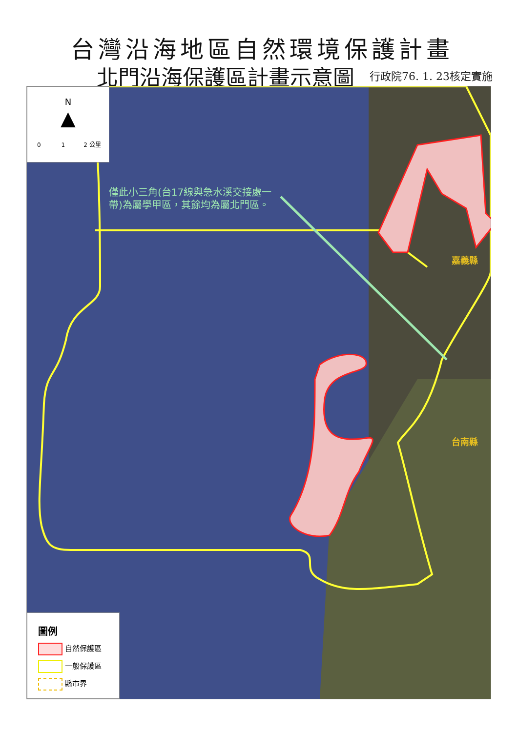台灣沿海地區自然環境保護計畫
北門沿海保護區計畫示意圖 行政院76. 1. 23核定實施
N
▲
0 1 2 公里
僅此小三角(台17線與急水溪交接處一帶)為屬學甲區，其餘均為屬北門區。
嘉義縣
台南縣
圖例
自然保護區
一般保護區
縣市界